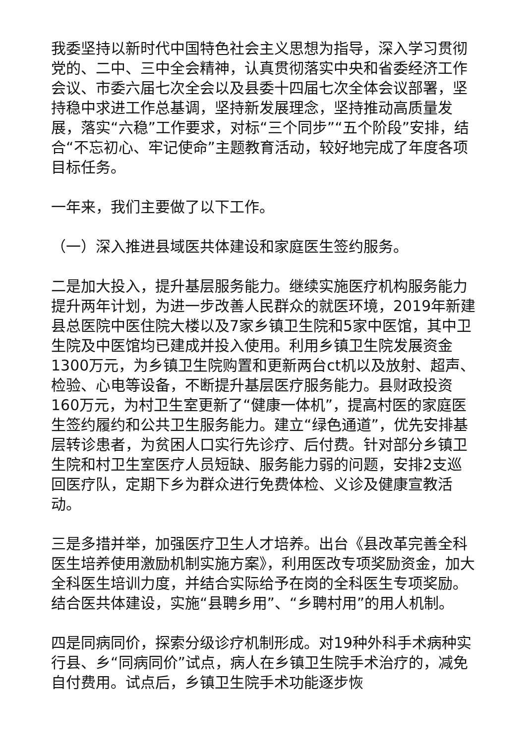我委坚持以新时代中国特色社会主义思想为指导，深入学习贯彻党的、二中、三中全会精神，认真贯彻落实中央和省委经济工作会议、市委六届七次全会以及县委十四届七次全体会议部署，坚持稳中求进工作总基调，坚持新发展理念，坚持推动高质量发展，落实“六稳”工作要求，对标“三个同步”“五个阶段”安排，结合“不忘初心、牢记使命”主题教育活动，较好地完成了年度各项目标任务。
一年来，我们主要做了以下工作。
（一）深入推进县域医共体建设和家庭医生签约服务。
二是加大投入，提升基层服务能力。继续实施医疗机构服务能力提升两年计划，为进一步改善人民群众的就医环境，2019年新建县总医院中医住院大楼以及7家乡镇卫生院和5家中医馆，其中卫生院及中医馆均已建成并投入使用。利用乡镇卫生院发展资金1300万元，为乡镇卫生院购置和更新两台ct机以及放射、超声、检验、心电等设备，不断提升基层医疗服务能力。县财政投资160万元，为村卫生室更新了“健康一体机”，提高村医的家庭医生签约履约和公共卫生服务能力。建立“绿色通道”，优先安排基层转诊患者，为贫困人口实行先诊疗、后付费。针对部分乡镇卫生院和村卫生室医疗人员短缺、服务能力弱的问题，安排2支巡回医疗队，定期下乡为群众进行免费体检、义诊及健康宣教活动。
三是多措并举，加强医疗卫生人才培养。出台《县改革完善全科医生培养使用激励机制实施方案》，利用医改专项奖励资金，加大全科医生培训力度，并结合实际给予在岗的全科医生专项奖励。结合医共体建设，实施“县聘乡用”、“乡聘村用”的用人机制。
四是同病同价，探索分级诊疗机制形成。对19种外科手术病种实行县、乡“同病同价”试点，病人在乡镇卫生院手术治疗的，减免自付费用。试点后，乡镇卫生院手术功能逐步恢